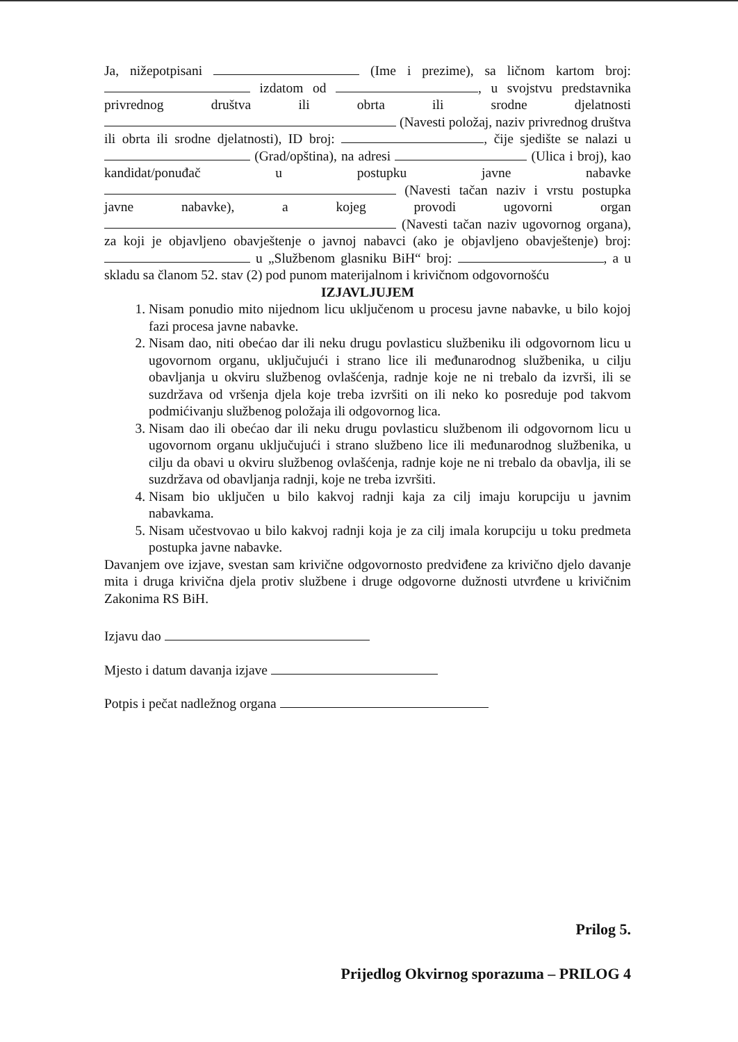Ja, nižepotpisani (Ime i prezime), sa ličnom kartom broj: izdatom od , u svojstvu predstavnika privrednog društva ili obrta ili srodne djelatnosti (Navesti položaj, naziv privrednog društva ili obrta ili srodne djelatnosti), ID broj: , čije sjedište se nalazi u (Grad/opština), na adresi (Ulica i broj), kao kandidat/ponuđač u postupku javne nabavke (Navesti tačan naziv i vrstu postupka javne nabavke), a kojeg provodi ugovorni organ (Navesti tačan naziv ugovornog organa), za koji je objavljeno obavještenje o javnoj nabavci (ako je objavljeno obavještenje) broj: u „Službenom glasniku BiH“ broj: , a u skladu sa članom 52. stav (2) pod punom materijalnom i krivičnom odgovornošću
IZJAVLJUJEM
1. Nisam ponudio mito nijednom licu uključenom u procesu javne nabavke, u bilo kojoj fazi procesa javne nabavke.
2. Nisam dao, niti obećao dar ili neku drugu povlasticu službeniku ili odgovornom licu u ugovornom organu, uključujući i strano lice ili međunarodnog službenika, u cilju obavljanja u okviru službenog ovlašćenja, radnje koje ne ni trebalo da izvrši, ili se suzdržava od vršenja djela koje treba izvršiti on ili neko ko posreduje pod takvom podmićivanju službenog položaja ili odgovornog lica.
3. Nisam dao ili obećao dar ili neku drugu povlasticu službenom ili odgovornom licu u ugovornom organu uključujući i strano službeno lice ili međunarodnog službenika, u cilju da obavi u okviru službenog ovlašćenja, radnje koje ne ni trebalo da obavlja, ili se suzdržava od obavljanja radnji, koje ne treba izvršiti.
4. Nisam bio uključen u bilo kakvoj radnji kaja za cilj imaju korupciju u javnim nabavkama.
5. Nisam učestvovao u bilo kakvoj radnji koja je za cilj imala korupciju u toku predmeta postupka javne nabavke.
Davanjem ove izjave, svestan sam krivične odgovornosto predviđene za krivično djelo davanje mita i druga krivična djela protiv službene i druge odgovorne dužnosti utvrđene u krivičnim Zakonima RS BiH.
Izjavu dao
Mjesto i datum davanja izjave
Potpis i pečat nadležnog organa
Prilog 5.
Prijedlog Okvirnog sporazuma – PRILOG 4